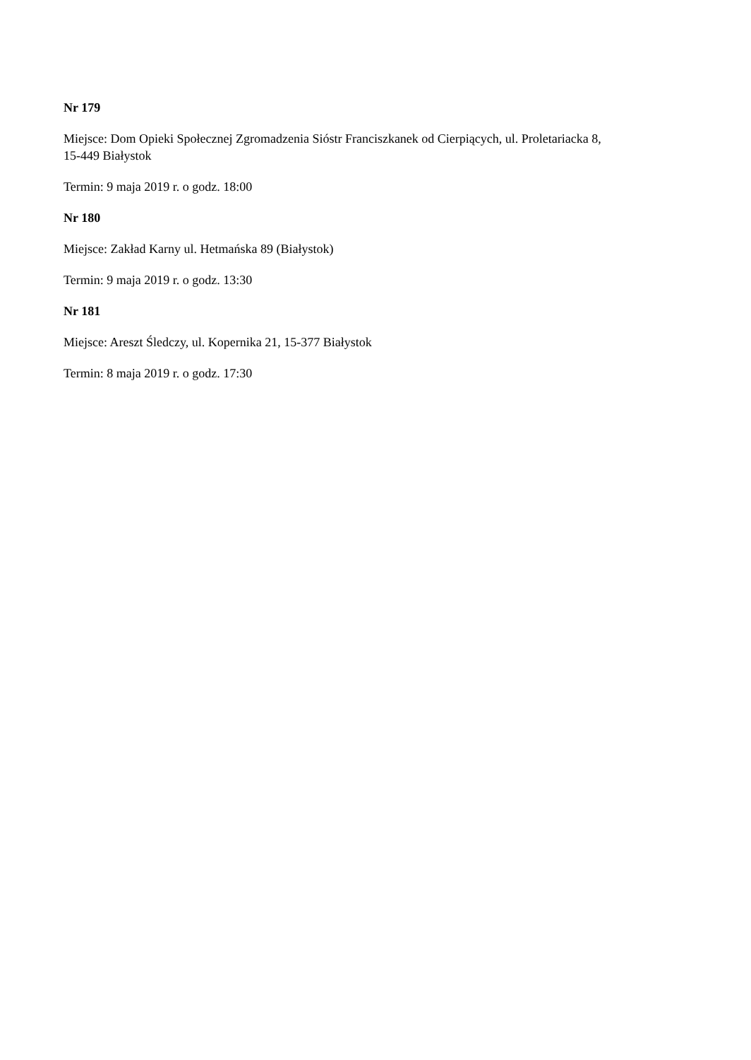Nr 179
Miejsce: Dom Opieki Społecznej Zgromadzenia Sióstr Franciszkanek od Cierpiących, ul. Proletariacka 8,
15-449 Białystok
Termin: 9 maja 2019 r. o godz. 18:00
Nr 180
Miejsce: Zakład Karny ul. Hetmańska 89 (Białystok)
Termin: 9 maja 2019 r. o godz. 13:30
Nr 181
Miejsce: Areszt Śledczy, ul. Kopernika 21, 15-377 Białystok
Termin: 8 maja 2019 r. o godz. 17:30